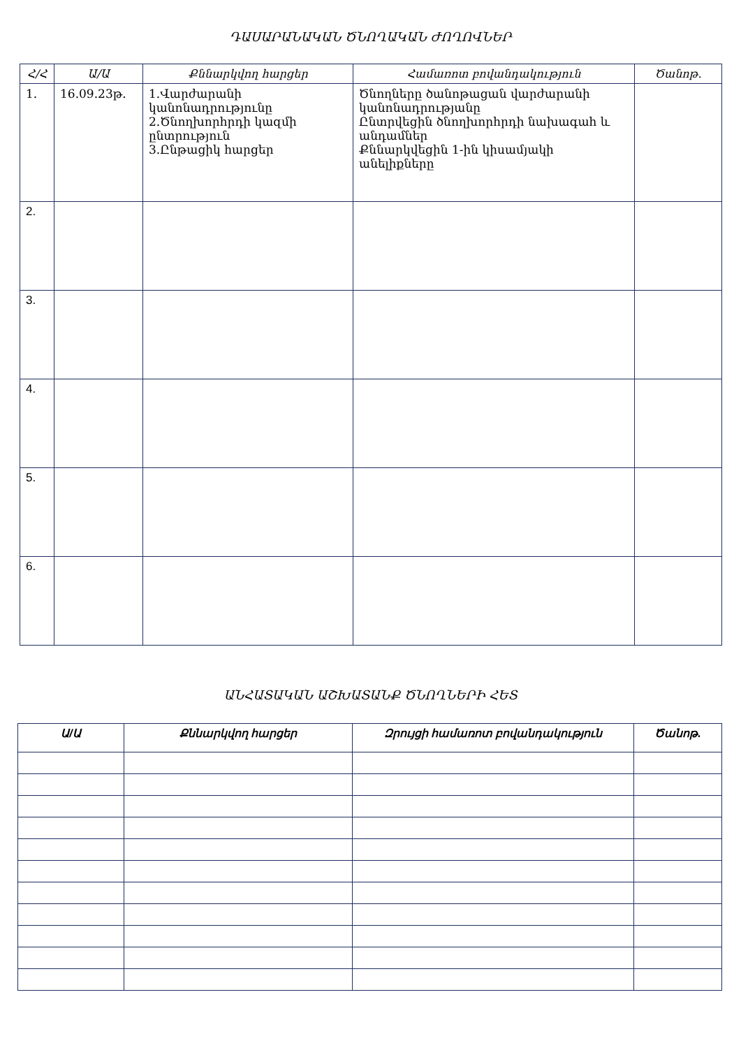ԴԱՍԱՐԱՆԱԿԱՆ ԾՆՈՂԱԿԱՆ ԺՈՂՈՎՆԵՐ
| Հ/Հ | Ա/Ա | Քննարկվող հարցեր | Համառոտ բովանդակություն | Ծանոթ. |
| --- | --- | --- | --- | --- |
| 1. | 16.09.23թ. | 1.Վարժարանի կանոնադրությունը 2.Ծնողխորհրդի կազմի ընտրություն 3.Ընթացիկ հարցեր | Ծնողները ծանոթացան վարժարանի կանոնադրությանը Ընտրվեցին ծնողխորհրդի նախագահ և անդամներ Քննարկվեցին 1-ին կիսամյակի անելիքները | |
| 2. | | | | |
| 3. | | | | |
| 4. | | | | |
| 5. | | | | |
| 6. | | | | |
ԱՆՀԱՏԱԿԱՆ ԱՇԽԱՏԱՆՔ ԾՆՈՂՆԵՐԻ ՀԵՏ
| Ա/Ա | Քննարկվող հարցեր | Զրույցի համառոտ բովանդակություն | Ծանոթ. |
| --- | --- | --- | --- |